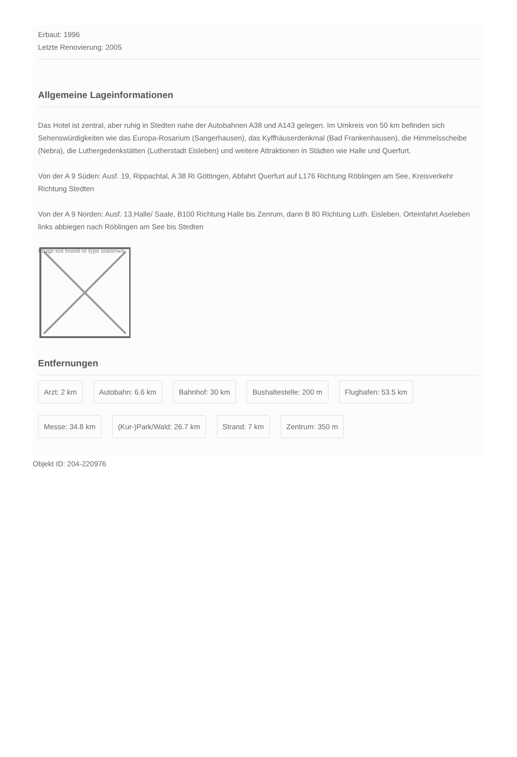Erbaut: 1996
Letzte Renovierung: 2005
Allgemeine Lageinformationen
Das Hotel ist zentral, aber ruhig in Stedten nahe der Autobahnen A38 und A143 gelegen. Im Umkreis von 50 km befinden sich Sehenswürdigkeiten wie das Europa-Rosarium (Sangerhausen), das Kyffhäuserdenkmal (Bad Frankenhausen), die Himmelsscheibe (Nebra), die Luthergedenkstätten (Lutherstadt Eisleben) und weitere Attraktionen in Städten wie Halle und Querfurt.
Von der A 9 Süden: Ausf. 19, Rippachtal, A 38 Ri Göttingen, Abfahrt Querfurt auf L176 Richtung Röblingen am See, Kreisverkehr Richtung Stedten
Von der A 9 Norden: Ausf. 13,Halle/ Saale, B100 Richtung Halle bis Zenrum, dann B 80 Richtung Luth. Eisleben. Orteinfahrt Aseleben links abbiegen nach Röblingen am See bis Stedten
Image not found or type unknown
Entfernungen
Arzt: 2 km
Autobahn: 6.6 km
Bahnhof: 30 km
Bushaltestelle: 200 m
Flughafen: 53.5 km
Messe: 34.8 km
(Kur-)Park/Wald: 26.7 km
Strand: 7 km
Zentrum: 350 m
Objekt ID: 204-220976